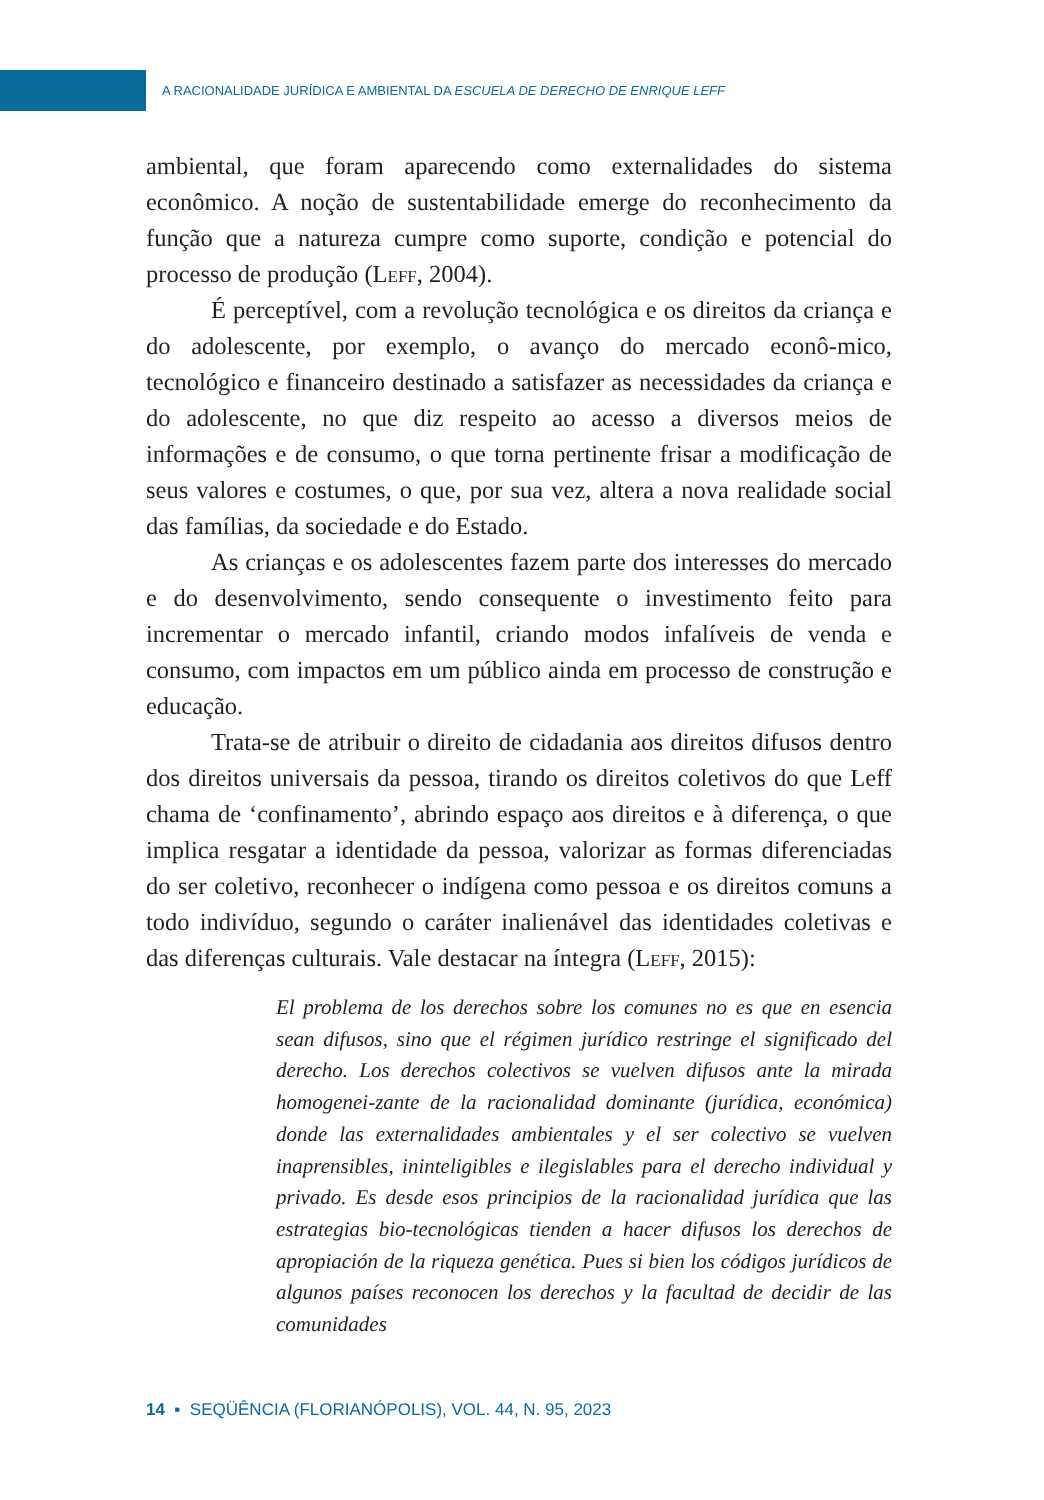A RACIONALIDADE JURÍDICA E AMBIENTAL DA ESCUELA DE DERECHO DE ENRIQUE LEFF
ambiental, que foram aparecendo como externalidades do sistema econômico. A noção de sustentabilidade emerge do reconhecimento da função que a natureza cumpre como suporte, condição e potencial do processo de produção (Leff, 2004).
É perceptível, com a revolução tecnológica e os direitos da criança e do adolescente, por exemplo, o avanço do mercado econô-mico, tecnológico e financeiro destinado a satisfazer as necessidades da criança e do adolescente, no que diz respeito ao acesso a diversos meios de informações e de consumo, o que torna pertinente frisar a modificação de seus valores e costumes, o que, por sua vez, altera a nova realidade social das famílias, da sociedade e do Estado.
As crianças e os adolescentes fazem parte dos interesses do mercado e do desenvolvimento, sendo consequente o investimento feito para incrementar o mercado infantil, criando modos infalíveis de venda e consumo, com impactos em um público ainda em processo de construção e educação.
Trata-se de atribuir o direito de cidadania aos direitos difusos dentro dos direitos universais da pessoa, tirando os direitos coletivos do que Leff chama de ‘confinamento’, abrindo espaço aos direitos e à diferença, o que implica resgatar a identidade da pessoa, valorizar as formas diferenciadas do ser coletivo, reconhecer o indígena como pessoa e os direitos comuns a todo indivíduo, segundo o caráter inalienável das identidades coletivas e das diferenças culturais. Vale destacar na íntegra (Leff, 2015):
El problema de los derechos sobre los comunes no es que en esencia sean difusos, sino que el régimen jurídico restringe el significado del derecho. Los derechos colectivos se vuelven difusos ante la mirada homogenei-zante de la racionalidad dominante (jurídica, económica) donde las externalidades ambientales y el ser colectivo se vuelven inaprensibles, ininteligibles e ilegislables para el derecho individual y privado. Es desde esos principios de la racionalidad jurídica que las estrategias bio-tecnológicas tienden a hacer difusos los derechos de apropiación de la riqueza genética. Pues si bien los códigos jurídicos de algunos países reconocen los derechos y la facultad de decidir de las comunidades
14 ▪ SEQÜÊNCIA (FLORIANÓPOLIS), VOL. 44, N. 95, 2023